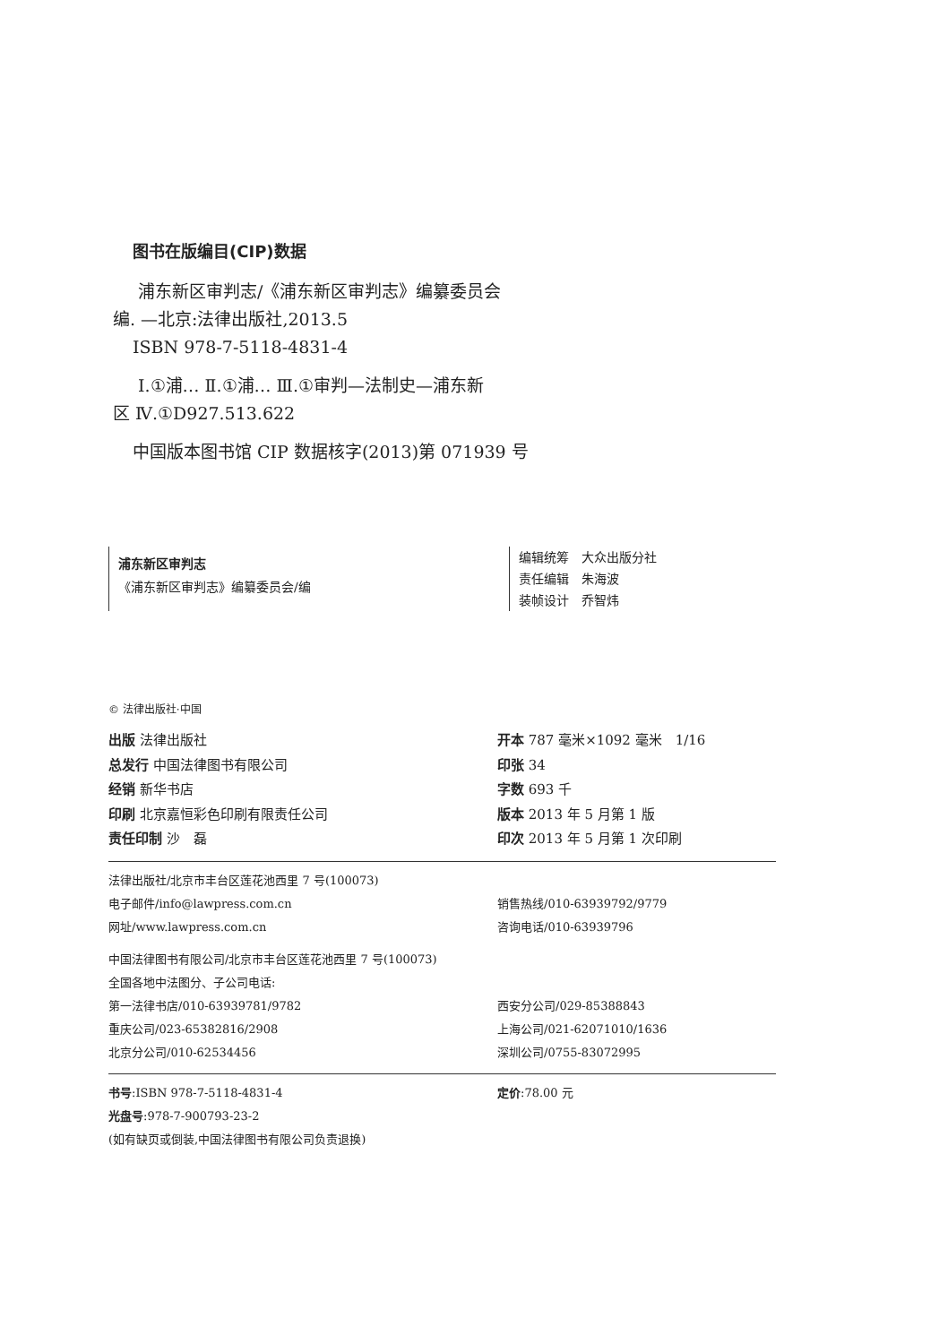图书在版编目(CIP)数据
浦东新区审判志/《浦东新区审判志》编纂委员会
编. —北京:法律出版社,2013.5
ISBN 978-7-5118-4831-4
Ⅰ.①浦… Ⅱ.①浦… Ⅲ.①审判—法制史—浦东新
区 Ⅳ.①D927.513.622
中国版本图书馆 CIP 数据核字(2013)第 071939 号
浦东新区审判志
《浦东新区审判志》编纂委员会/编
编辑统筹　大众出版分社
责任编辑　朱海波
装帧设计　乔智炜
© 法律出版社·中国
出版 法律出版社
总发行 中国法律图书有限公司
经销 新华书店
印刷 北京嘉恒彩色印刷有限责任公司
责任印制 沙　磊
开本 787 毫米×1092 毫米　1/16
印张 34
字数 693 千
版本 2013 年 5 月第 1 版
印次 2013 年 5 月第 1 次印刷
法律出版社/北京市丰台区莲花池西里 7 号(100073)
电子邮件/info@lawpress.com.cn
网址/www.lawpress.com.cn
销售热线/010-63939792/9779
咨询电话/010-63939796
中国法律图书有限公司/北京市丰台区莲花池西里 7 号(100073)
全国各地中法图分、子公司电话:
第一法律书店/010-63939781/9782
重庆公司/023-65382816/2908
北京分公司/010-62534456
西安分公司/029-85388843
上海公司/021-62071010/1636
深圳公司/0755-83072995
书号:ISBN 978-7-5118-4831-4
光盘号:978-7-900793-23-2
定价:78.00 元
(如有缺页或倒装,中国法律图书有限公司负责退换)